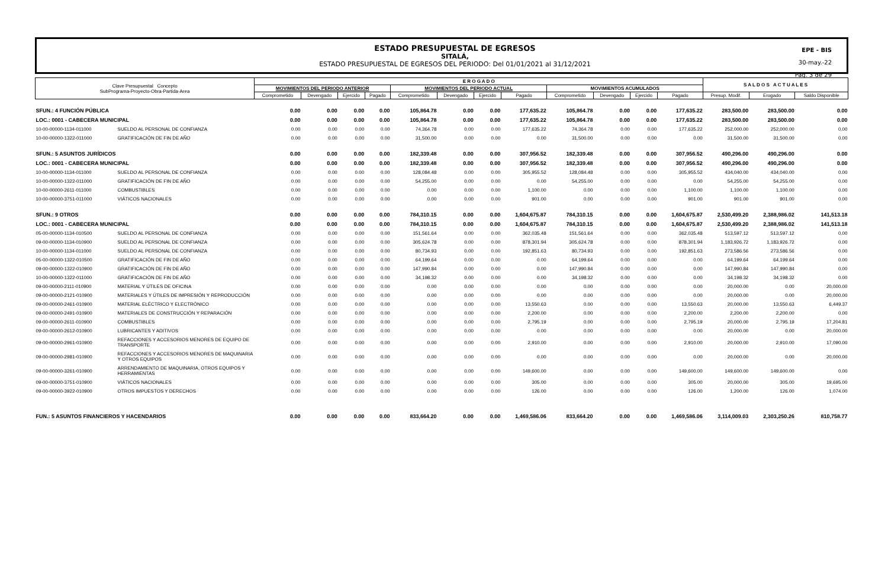ESTADO PRESUPUESTAL DE EGRESOS
SITALÁ,
ESTADO PRESUPUESTAL DE EGRESOS DEL PERIODO: Del 01/01/2021 al 31/12/2021
EPE - BIS
30-may.-22
Pág. 3 de 29
| Clave Presupuestal Concepto SubPrograma-Proyecto-Obra-Partida-Area | | E R O G A D O | | | | | | | | | | | | S A L D O S A C T U A L E S | | |
| --- | --- | --- | --- | --- | --- | --- | --- | --- | --- | --- | --- | --- | --- | --- | --- | --- |
| | | MOVIMIENTOS DEL PERIODO ANTERIOR | | | | MOVIMIENTOS DEL PERIODO ACTUAL | | | | MOVIMIENTOS ACUMULADOS | | | | | | |
| | | Comprometido | Devengado | Ejercido | Pagado | Comprometido | Devengado | Ejercido | Pagado | Comprometido | Devengado | Ejercido | Pagado | Presup. Modif. | Erogado | Saldo Disponible |
| SFUN.: 4 FUNCIÓN PÚBLICA | | 0.00 | 0.00 | 0.00 | 0.00 | 105,864.78 | 0.00 | 0.00 | 177,635.22 | 105,864.78 | 0.00 | 0.00 | 177,635.22 | 283,500.00 | 283,500.00 | 0.00 |
| LOC.: 0001 - CABECERA MUNICIPAL | | 0.00 | 0.00 | 0.00 | 0.00 | 105,864.78 | 0.00 | 0.00 | 177,635.22 | 105,864.78 | 0.00 | 0.00 | 177,635.22 | 283,500.00 | 283,500.00 | 0.00 |
| 10-00-00000-1134-011000 | SUELDO AL PERSONAL DE CONFIANZA | 0.00 | 0.00 | 0.00 | 0.00 | 74,364.78 | 0.00 | 0.00 | 177,635.22 | 74,364.78 | 0.00 | 0.00 | 177,635.22 | 252,000.00 | 252,000.00 | 0.00 |
| 10-00-00000-1322-011000 | GRATIFICACIÓN DE FIN DE AÑO | 0.00 | 0.00 | 0.00 | 0.00 | 31,500.00 | 0.00 | 0.00 | 0.00 | 31,500.00 | 0.00 | 0.00 | 0.00 | 31,500.00 | 31,500.00 | 0.00 |
| SFUN.: 5 ASUNTOS JURÍDICOS | | 0.00 | 0.00 | 0.00 | 0.00 | 182,339.48 | 0.00 | 0.00 | 307,956.52 | 182,339.48 | 0.00 | 0.00 | 307,956.52 | 490,296.00 | 490,296.00 | 0.00 |
| LOC.: 0001 - CABECERA MUNICIPAL | | 0.00 | 0.00 | 0.00 | 0.00 | 182,339.48 | 0.00 | 0.00 | 307,956.52 | 182,339.48 | 0.00 | 0.00 | 307,956.52 | 490,296.00 | 490,296.00 | 0.00 |
| 10-00-00000-1134-011000 | SUELDO AL PERSONAL DE CONFIANZA | 0.00 | 0.00 | 0.00 | 0.00 | 128,084.48 | 0.00 | 0.00 | 305,955.52 | 128,084.48 | 0.00 | 0.00 | 305,955.52 | 434,040.00 | 434,040.00 | 0.00 |
| 10-00-00000-1322-011000 | GRATIFICACIÓN DE FIN DE AÑO | 0.00 | 0.00 | 0.00 | 0.00 | 54,255.00 | 0.00 | 0.00 | 0.00 | 54,255.00 | 0.00 | 0.00 | 0.00 | 54,255.00 | 54,255.00 | 0.00 |
| 10-00-00000-2611-011000 | COMBUSTIBLES | 0.00 | 0.00 | 0.00 | 0.00 | 0.00 | 0.00 | 0.00 | 1,100.00 | 0.00 | 0.00 | 0.00 | 1,100.00 | 1,100.00 | 1,100.00 | 0.00 |
| 10-00-00000-3751-011000 | VIÁTICOS NACIONALES | 0.00 | 0.00 | 0.00 | 0.00 | 0.00 | 0.00 | 0.00 | 901.00 | 0.00 | 0.00 | 0.00 | 901.00 | 901.00 | 901.00 | 0.00 |
| SFUN.: 9 OTROS | | 0.00 | 0.00 | 0.00 | 0.00 | 784,310.15 | 0.00 | 0.00 | 1,604,675.87 | 784,310.15 | 0.00 | 0.00 | 1,604,675.87 | 2,530,499.20 | 2,388,986.02 | 141,513.18 |
| LOC.: 0001 - CABECERA MUNICIPAL | | 0.00 | 0.00 | 0.00 | 0.00 | 784,310.15 | 0.00 | 0.00 | 1,604,675.87 | 784,310.15 | 0.00 | 0.00 | 1,604,675.87 | 2,530,499.20 | 2,388,986.02 | 141,513.18 |
| 05-00-00000-1134-010500 | SUELDO AL PERSONAL DE CONFIANZA | 0.00 | 0.00 | 0.00 | 0.00 | 151,561.64 | 0.00 | 0.00 | 362,035.48 | 151,561.64 | 0.00 | 0.00 | 362,035.48 | 513,597.12 | 513,597.12 | 0.00 |
| 09-00-00000-1134-010900 | SUELDO AL PERSONAL DE CONFIANZA | 0.00 | 0.00 | 0.00 | 0.00 | 305,624.78 | 0.00 | 0.00 | 878,301.94 | 305,624.78 | 0.00 | 0.00 | 878,301.94 | 1,183,926.72 | 1,183,926.72 | 0.00 |
| 10-00-00000-1134-011000 | SUELDO AL PERSONAL DE CONFIANZA | 0.00 | 0.00 | 0.00 | 0.00 | 80,734.93 | 0.00 | 0.00 | 192,851.63 | 80,734.93 | 0.00 | 0.00 | 192,851.63 | 273,586.56 | 273,586.56 | 0.00 |
| 05-00-00000-1322-010500 | GRATIFICACIÓN DE FIN DE AÑO | 0.00 | 0.00 | 0.00 | 0.00 | 64,199.64 | 0.00 | 0.00 | 0.00 | 64,199.64 | 0.00 | 0.00 | 0.00 | 64,199.64 | 64,199.64 | 0.00 |
| 09-00-00000-1322-010900 | GRATIFICACIÓN DE FIN DE AÑO | 0.00 | 0.00 | 0.00 | 0.00 | 147,990.84 | 0.00 | 0.00 | 0.00 | 147,990.84 | 0.00 | 0.00 | 0.00 | 147,990.84 | 147,990.84 | 0.00 |
| 10-00-00000-1322-011000 | GRATIFICACIÓN DE FIN DE AÑO | 0.00 | 0.00 | 0.00 | 0.00 | 34,198.32 | 0.00 | 0.00 | 0.00 | 34,198.32 | 0.00 | 0.00 | 0.00 | 34,198.32 | 34,198.32 | 0.00 |
| 09-00-00000-2111-010900 | MATERIAL Y ÚTILES DE OFICINA | 0.00 | 0.00 | 0.00 | 0.00 | 0.00 | 0.00 | 0.00 | 0.00 | 0.00 | 0.00 | 0.00 | 0.00 | 20,000.00 | 0.00 | 20,000.00 |
| 09-00-00000-2121-010900 | MATERIALES Y ÚTILES DE IMPRESIÓN Y REPRODUCCIÓN | 0.00 | 0.00 | 0.00 | 0.00 | 0.00 | 0.00 | 0.00 | 0.00 | 0.00 | 0.00 | 0.00 | 0.00 | 20,000.00 | 0.00 | 20,000.00 |
| 09-00-00000-2461-010900 | MATERIAL ELÉCTRICO Y ELECTRÓNICO | 0.00 | 0.00 | 0.00 | 0.00 | 0.00 | 0.00 | 0.00 | 13,550.63 | 0.00 | 0.00 | 0.00 | 13,550.63 | 20,000.00 | 13,550.63 | 6,449.37 |
| 09-00-00000-2491-010900 | MATERIALES DE CONSTRUCCIÓN Y REPARACIÓN | 0.00 | 0.00 | 0.00 | 0.00 | 0.00 | 0.00 | 0.00 | 2,200.00 | 0.00 | 0.00 | 0.00 | 2,200.00 | 2,200.00 | 2,200.00 | 0.00 |
| 09-00-00000-2611-010900 | COMBUSTIBLES | 0.00 | 0.00 | 0.00 | 0.00 | 0.00 | 0.00 | 0.00 | 2,795.19 | 0.00 | 0.00 | 0.00 | 2,795.19 | 20,000.00 | 2,795.19 | 17,204.81 |
| 09-00-00000-2612-010900 | LUBRICANTES Y ADITIVOS | 0.00 | 0.00 | 0.00 | 0.00 | 0.00 | 0.00 | 0.00 | 0.00 | 0.00 | 0.00 | 0.00 | 0.00 | 20,000.00 | 0.00 | 20,000.00 |
| 09-00-00000-2961-010900 | REFACCIONES Y ACCESORIOS MENORES DE EQUIPO DE TRANSPORTE | 0.00 | 0.00 | 0.00 | 0.00 | 0.00 | 0.00 | 0.00 | 2,910.00 | 0.00 | 0.00 | 0.00 | 2,910.00 | 20,000.00 | 2,910.00 | 17,090.00 |
| 09-00-00000-2981-010900 | REFACCIONES Y ACCESORIOS MENORES DE MAQUINARIA Y OTROS EQUIPOS | 0.00 | 0.00 | 0.00 | 0.00 | 0.00 | 0.00 | 0.00 | 0.00 | 0.00 | 0.00 | 0.00 | 0.00 | 20,000.00 | 0.00 | 20,000.00 |
| 09-00-00000-3261-010900 | ARRENDAMIENTO DE MAQUINARIA, OTROS EQUIPOS Y HERRAMIENTAS | 0.00 | 0.00 | 0.00 | 0.00 | 0.00 | 0.00 | 0.00 | 149,600.00 | 0.00 | 0.00 | 0.00 | 149,600.00 | 149,600.00 | 149,600.00 | 0.00 |
| 09-00-00000-3751-010900 | VIÁTICOS NACIONALES | 0.00 | 0.00 | 0.00 | 0.00 | 0.00 | 0.00 | 0.00 | 305.00 | 0.00 | 0.00 | 0.00 | 305.00 | 20,000.00 | 305.00 | 19,695.00 |
| 09-00-00000-3922-010900 | OTROS IMPUESTOS Y DERECHOS | 0.00 | 0.00 | 0.00 | 0.00 | 0.00 | 0.00 | 0.00 | 126.00 | 0.00 | 0.00 | 0.00 | 126.00 | 1,200.00 | 126.00 | 1,074.00 |
| FUN.: 5 ASUNTOS FINANCIEROS Y HACENDARIOS | | 0.00 | 0.00 | 0.00 | 0.00 | 833,664.20 | 0.00 | 0.00 | 1,469,586.06 | 833,664.20 | 0.00 | 0.00 | 1,469,586.06 | 3,114,009.03 | 2,303,250.26 | 810,758.77 |